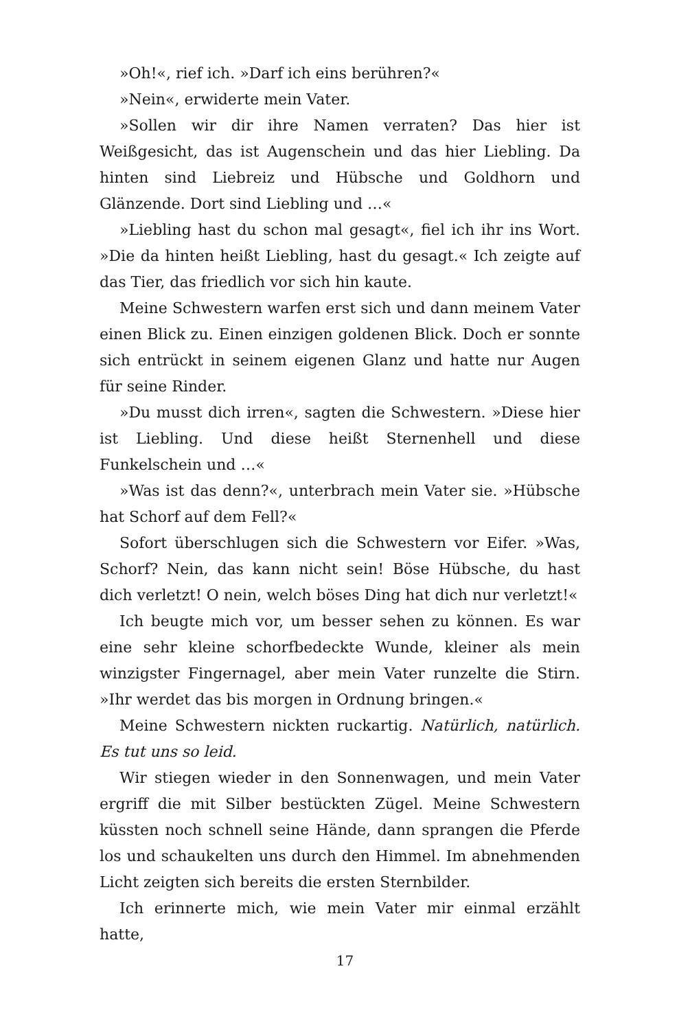»Oh!«, rief ich. »Darf ich eins berühren?«
»Nein«, erwiderte mein Vater.
»Sollen wir dir ihre Namen verraten? Das hier ist Weißgesicht, das ist Augenschein und das hier Liebling. Da hinten sind Liebreiz und Hübsche und Goldhorn und Glänzende. Dort sind Liebling und …«
»Liebling hast du schon mal gesagt«, fiel ich ihr ins Wort. »Die da hinten heißt Liebling, hast du gesagt.« Ich zeigte auf das Tier, das friedlich vor sich hin kaute.
Meine Schwestern warfen erst sich und dann meinem Vater einen Blick zu. Einen einzigen goldenen Blick. Doch er sonnte sich entrückt in seinem eigenen Glanz und hatte nur Augen für seine Rinder.
»Du musst dich irren«, sagten die Schwestern. »Diese hier ist Liebling. Und diese heißt Sternenhell und diese Funkelschein und …«
»Was ist das denn?«, unterbrach mein Vater sie. »Hübsche hat Schorf auf dem Fell?«
Sofort überschlugen sich die Schwestern vor Eifer. »Was, Schorf? Nein, das kann nicht sein! Böse Hübsche, du hast dich verletzt! O nein, welch böses Ding hat dich nur verletzt!«
Ich beugte mich vor, um besser sehen zu können. Es war eine sehr kleine schorfbedeckte Wunde, kleiner als mein winzigster Fingernagel, aber mein Vater runzelte die Stirn. »Ihr werdet das bis morgen in Ordnung bringen.«
Meine Schwestern nickten ruckartig. Natürlich, natürlich. Es tut uns so leid.
Wir stiegen wieder in den Sonnenwagen, und mein Vater ergriff die mit Silber bestückten Zügel. Meine Schwestern küssten noch schnell seine Hände, dann sprangen die Pferde los und schaukelten uns durch den Himmel. Im abnehmenden Licht zeigten sich bereits die ersten Sternbilder.
Ich erinnerte mich, wie mein Vater mir einmal erzählt hatte,
17